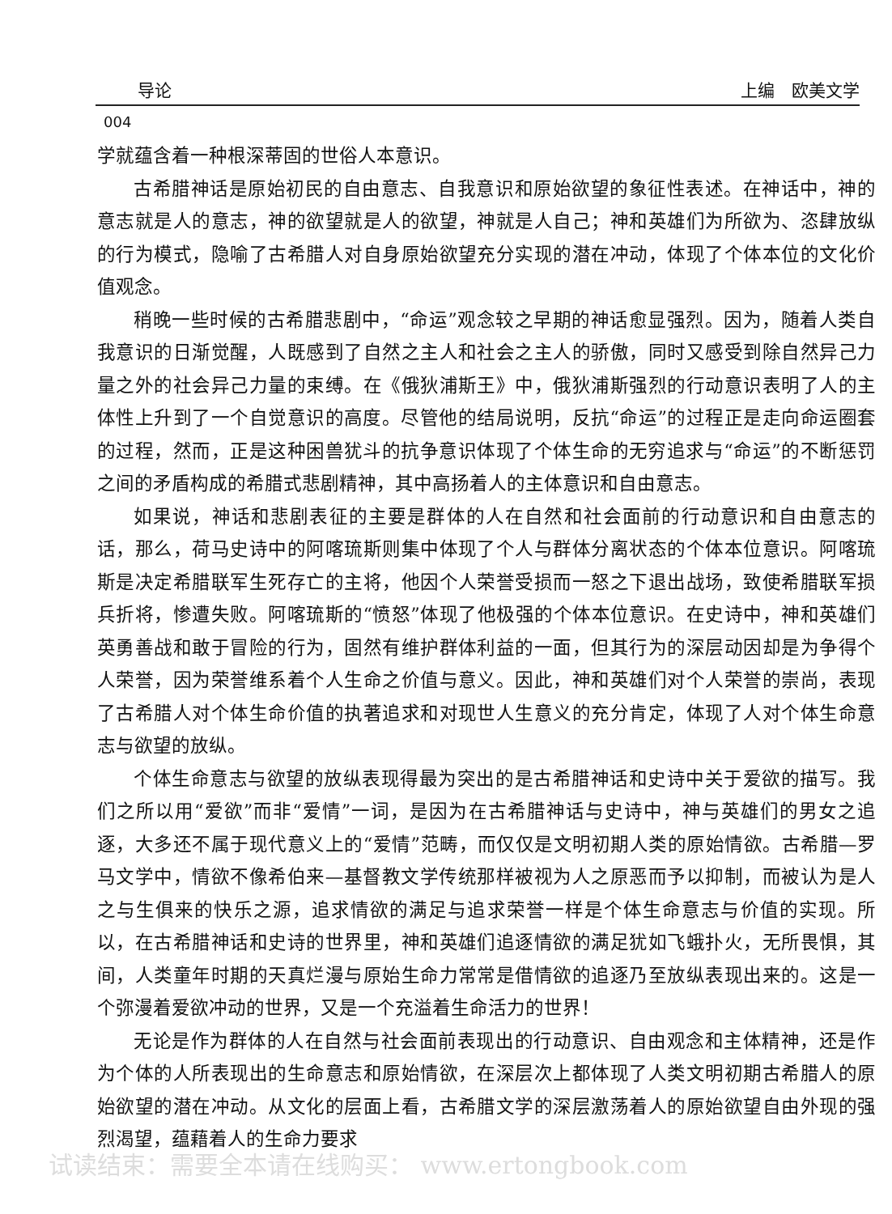导论 上编　欧美文学
004
学就蕴含着一种根深蒂固的世俗人本意识。
古希腊神话是原始初民的自由意志、自我意识和原始欲望的象征性表述。在神话中，神的意志就是人的意志，神的欲望就是人的欲望，神就是人自己；神和英雄们为所欲为、恣肆放纵的行为模式，隐喻了古希腊人对自身原始欲望充分实现的潜在冲动，体现了个体本位的文化价值观念。
稍晚一些时候的古希腊悲剧中，“命运”观念较之早期的神话愈显强烈。因为，随着人类自我意识的日渐觉醒，人既感到了自然之主人和社会之主人的骄傲，同时又感受到除自然异己力量之外的社会异己力量的束缚。在《俄狄浦斯王》中，俄狄浦斯强烈的行动意识表明了人的主体性上升到了一个自觉意识的高度。尽管他的结局说明，反抗“命运”的过程正是走向命运圈套的过程，然而，正是这种困兽犹斗的抗争意识体现了个体生命的无穷追求与“命运”的不断惩罚之间的矛盾构成的希腊式悲剧精神，其中高扬着人的主体意识和自由意志。
如果说，神话和悲剧表征的主要是群体的人在自然和社会面前的行动意识和自由意志的话，那么，荷马史诗中的阿喀琉斯则集中体现了个人与群体分离状态的个体本位意识。阿喀琉斯是决定希腊联军生死存亡的主将，他因个人荣誉受损而一怒之下退出战场，致使希腊联军损兵折将，惨遭失败。阿喀琉斯的“愤怒”体现了他极强的个体本位意识。在史诗中，神和英雄们英勇善战和敢于冒险的行为，固然有维护群体利益的一面，但其行为的深层动因却是为争得个人荣誉，因为荣誉维系着个人生命之价值与意义。因此，神和英雄们对个人荣誉的崇尚，表现了古希腊人对个体生命价值的执著追求和对现世人生意义的充分肯定，体现了人对个体生命意志与欲望的放纵。
个体生命意志与欲望的放纵表现得最为突出的是古希腊神话和史诗中关于爱欲的描写。我们之所以用“爱欲”而非“爱情”一词，是因为在古希腊神话与史诗中，神与英雄们的男女之追逐，大多还不属于现代意义上的“爱情”范畴，而仅仅是文明初期人类的原始情欲。古希腊—罗马文学中，情欲不像希伯来—基督教文学传统那样被视为人之原恶而予以抑制，而被认为是人之与生俱来的快乐之源，追求情欲的满足与追求荣誉一样是个体生命意志与价值的实现。所以，在古希腊神话和史诗的世界里，神和英雄们追逐情欲的满足犹如飞蛾扑火，无所畏惧，其间，人类童年时期的天真烂漫与原始生命力常常是借情欲的追逐乃至放纵表现出来的。这是一个弥漫着爱欲冲动的世界，又是一个充溢着生命活力的世界！
无论是作为群体的人在自然与社会面前表现出的行动意识、自由观念和主体精神，还是作为个体的人所表现出的生命意志和原始情欲，在深层次上都体现了人类文明初期古希腊人的原始欲望的潜在冲动。从文化的层面上看，古希腊文学的深层激荡着人的原始欲望自由外现的强烈渴望，蕴藉着人的生命力要求
试读结束：需要全本请在线购买： www.ertongbook.com